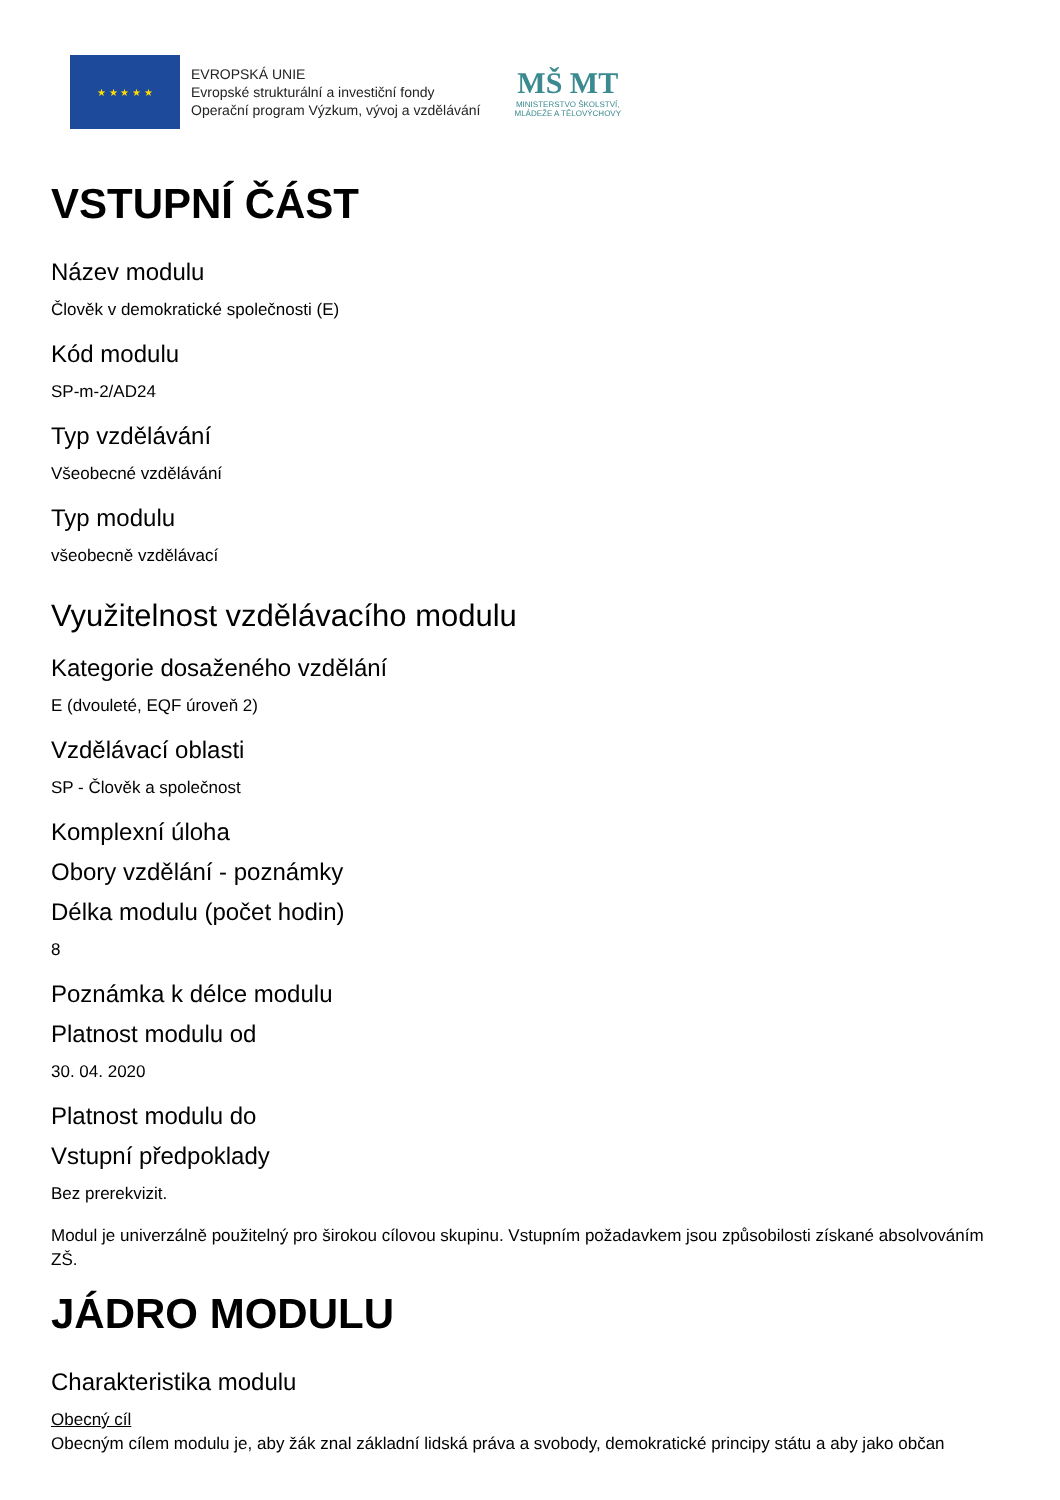★ ★ ★ ★ ★
EVROPSKÁ UNIE
Evropské strukturální a investiční fondy
Operační program Výzkum, vývoj a vzdělávání
MŠ MT
MINISTERSTVO ŠKOLSTVÍ,
MLÁDEŽE A TĚLOVÝCHOVY
VSTUPNÍ ČÁST
Název modulu
Člověk v demokratické společnosti (E)
Kód modulu
SP-m-2/AD24
Typ vzdělávání
Všeobecné vzdělávání
Typ modulu
všeobecně vzdělávací
Využitelnost vzdělávacího modulu
Kategorie dosaženého vzdělání
E (dvouleté, EQF úroveň 2)
Vzdělávací oblasti
SP - Člověk a společnost
Komplexní úloha
Obory vzdělání - poznámky
Délka modulu (počet hodin)
8
Poznámka k délce modulu
Platnost modulu od
30. 04. 2020
Platnost modulu do
Vstupní předpoklady
Bez prerekvizit.
Modul je univerzálně použitelný pro širokou cílovou skupinu. Vstupním požadavkem jsou způsobilosti získané absolvováním ZŠ.
JÁDRO MODULU
Charakteristika modulu
Obecný cíl
Obecným cílem modulu je, aby žák znal základní lidská práva a svobody, demokratické principy státu a aby jako občan